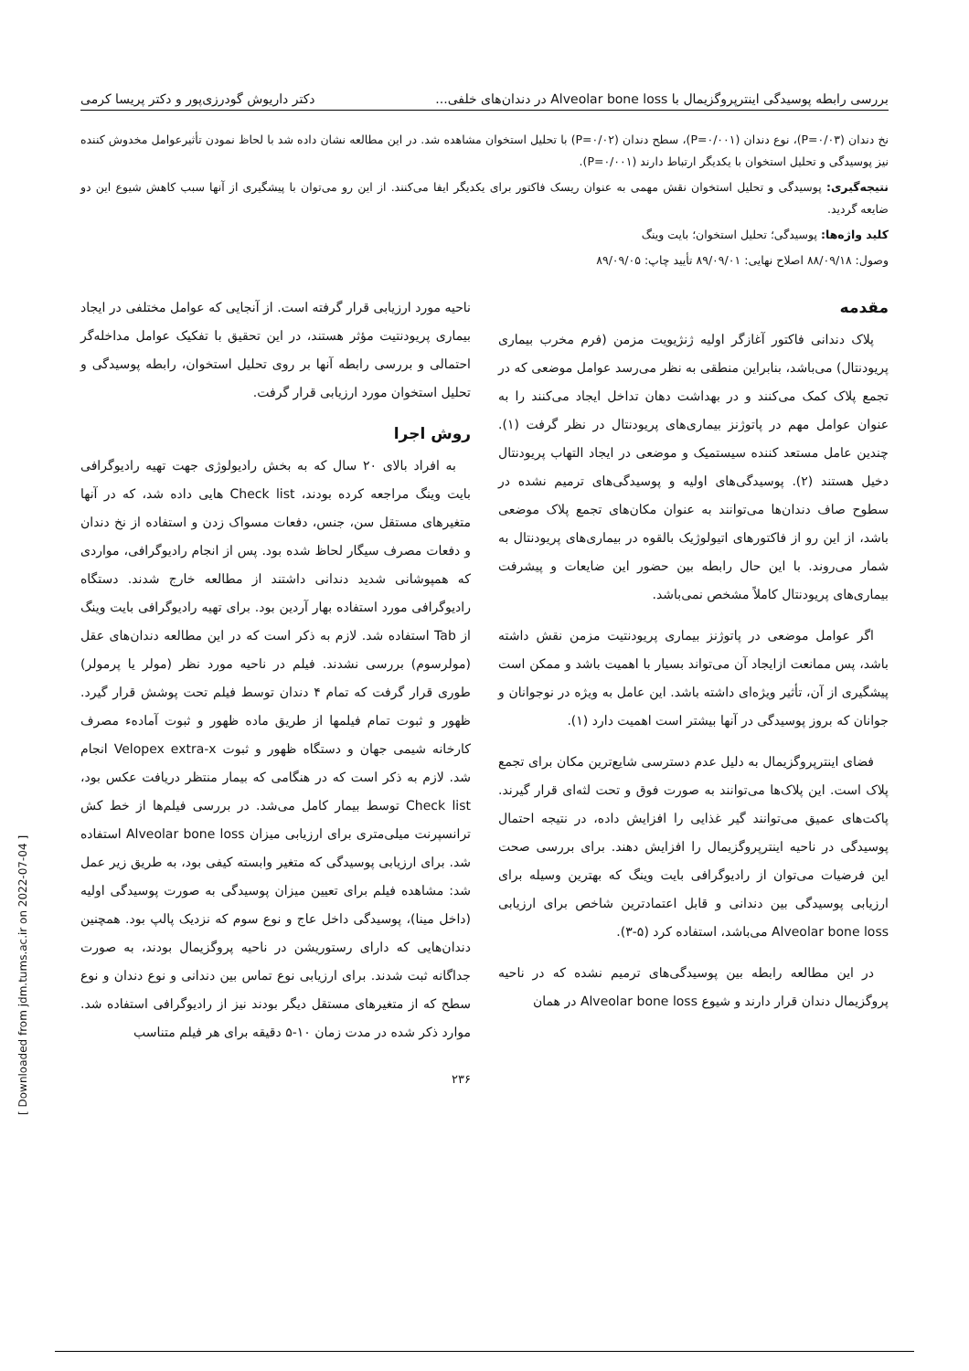بررسی رابطه پوسیدگی اینترپروگزیمال با Alveolar bone loss در دندان‌های خلفی... دکتر داریوش گودرزی‌پور و دکتر پریسا کرمی
نخ دندان (P=۰/۰۳)، نوع دندان (P=۰/۰۰۱)، سطح دندان (P=۰/۰۲) با تحلیل استخوان مشاهده شد. در این مطالعه نشان داده شد با لحاظ نمودن تأثیرعوامل مخدوش کننده نیز پوسیدگی و تحلیل استخوان با یکدیگر ارتباط دارند (P=۰/۰۰۱).
نتیجه‌گیری: پوسیدگی و تحلیل استخوان نقش مهمی به عنوان ریسک فاکتور برای یکدیگر ایفا می‌کنند. از این رو می‌توان با پیشگیری از آنها سبب کاهش شیوع این دو ضایعه گردید.
کلید واژه‌ها: پوسیدگی؛ تحلیل استخوان؛ بایت وینگ
وصول: ۸۸/۰۹/۱۸ اصلاح نهایی: ۸۹/۰۹/۰۱ تأیید چاپ: ۸۹/۰۹/۰۵
مقدمه
پلاک دندانی فاکتور آغازگر اولیه ژنژیویت مزمن (فرم مخرب بیماری پریودنتال) می‌باشد، بنابراین منطقی به نظر می‌رسد عوامل موضعی که در تجمع پلاک کمک می‌کنند و در بهداشت دهان تداخل ایجاد می‌کنند را به عنوان عوامل مهم در پاتوژنز بیماری‌های پریودنتال در نظر گرفت (۱). چندین عامل مستعد کننده سیستمیک و موضعی در ایجاد التهاب پریودنتال دخیل هستند (۲). پوسیدگی‌های اولیه و پوسیدگی‌های ترمیم نشده در سطوح صاف دندان‌ها می‌توانند به عنوان مکان‌های تجمع پلاک موضعی باشد، از این رو از فاکتورهای اتیولوژیک بالقوه در بیماری‌های پریودنتال به شمار می‌روند. با این حال رابطه بین حضور این ضایعات و پیشرفت بیماری‌های پریودنتال کاملاً مشخص نمی‌باشد.
اگر عوامل موضعی در پاتوژنز بیماری پریودنتیت مزمن نقش داشته باشد، پس ممانعت ازایجاد آن می‌تواند بسیار با اهمیت باشد و ممکن است پیشگیری از آن، تأثیر ویژه‌ای داشته باشد. این عامل به ویژه در نوجوانان و جوانان که بروز پوسیدگی در آنها بیشتر است اهمیت دارد (۱).
فضای اینترپروگزیمال به دلیل عدم دسترسی شایع‌ترین مکان برای تجمع پلاک است. این پلاک‌ها می‌توانند به صورت فوق و تحت لثه‌ای قرار گیرند. پاکت‌های عمیق می‌توانند گیر غذایی را افزایش داده، در نتیجه احتمال پوسیدگی در ناحیه اینترپروگزیمال را افزایش دهند. برای بررسی صحت این فرضیات می‌توان از رادیوگرافی بایت وینگ که بهترین وسیله برای ارزیابی پوسیدگی بین دندانی و قابل اعتمادترین شاخص برای ارزیابی Alveolar bone loss می‌باشد، استفاده کرد (۵-۳).
در این مطالعه رابطه بین پوسیدگی‌های ترمیم نشده که در ناحیه پروگزیمال دندان قرار دارند و شیوع Alveolar bone loss در همان
ناحیه مورد ارزیابی قرار گرفته است. از آنجایی که عوامل مختلفی در ایجاد بیماری پریودنتیت مؤثر هستند، در این تحقیق با تفکیک عوامل مداخله‌گر احتمالی و بررسی رابطه آنها بر روی تحلیل استخوان، رابطه پوسیدگی و تحلیل استخوان مورد ارزیابی قرار گرفت.
روش اجرا
به افراد بالای ۲۰ سال که به بخش رادیولوژی جهت تهیه رادیوگرافی بایت وینگ مراجعه کرده بودند، Check list هایی داده شد، که در آنها متغیرهای مستقل سن، جنس، دفعات مسواک زدن و استفاده از نخ دندان و دفعات مصرف سیگار لحاظ شده بود. پس از انجام رادیوگرافی، مواردی که همپوشانی شدید دندانی داشتند از مطالعه خارج شدند. دستگاه رادیوگرافی مورد استفاده بهار آردین بود. برای تهیه رادیوگرافی بایت وینگ از Tab استفاده شد. لازم به ذکر است که در این مطالعه دندان‌های عقل (مولرسوم) بررسی نشدند. فیلم در ناحیه مورد نظر (مولر یا پرمولر) طوری قرار گرفت که تمام ۴ دندان توسط فیلم تحت پوشش قرار گیرد. ظهور و ثبوت تمام فیلمها از طریق ماده ظهور و ثبوت آماده‌ء مصرف کارخانه شیمی جهان و دستگاه ظهور و ثبوت Velopex extra-x انجام شد. لازم به ذکر است که در هنگامی که بیمار منتظر دریافت عکس بود، Check list توسط بیمار کامل می‌شد. در بررسی فیلم‌ها از خط کش ترانسپرنت میلی‌متری برای ارزیابی میزان Alveolar bone loss استفاده شد. برای ارزیابی پوسیدگی که متغیر وابسته کیفی بود، به طریق زیر عمل شد: مشاهده فیلم برای تعیین میزان پوسیدگی به صورت پوسیدگی اولیه (داخل مینا)، پوسیدگی داخل عاج و نوع سوم که نزدیک پالپ بود. همچنین دندان‌هایی که دارای رستوریشن در ناحیه پروگزیمال بودند، به صورت جداگانه ثبت شدند. برای ارزیابی نوع تماس بین دندانی و نوع دندان و نوع سطح که از متغیرهای مستقل دیگر بودند نیز از رادیوگرافی استفاده شد. موارد ذکر شده در مدت زمان ۱۰-۵ دقیقه برای هر فیلم متناسب
۲۳۶
[ Downloaded from jdm.tums.ac.ir on 2022-07-04 ]